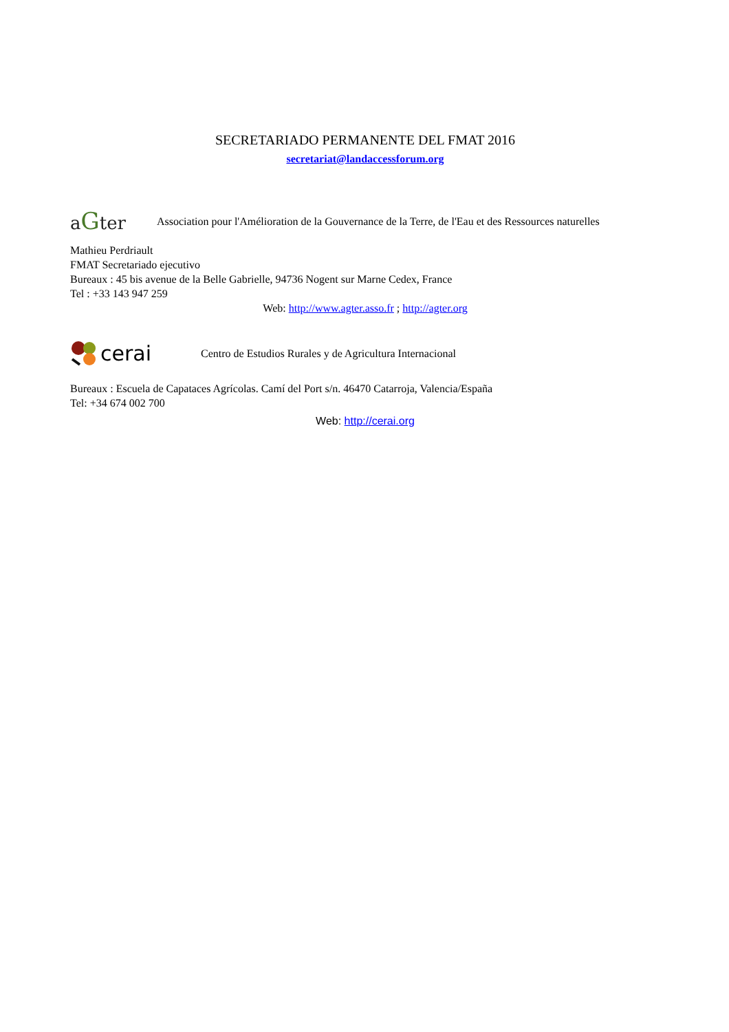SECRETARIADO PERMANENTE DEL FMAT 2016
secretariat@landaccessforum.org
aGter
Association pour l'Amélioration de la Gouvernance de la Terre, de l'Eau et des Ressources naturelles
Mathieu Perdriault
FMAT Secretariado ejecutivo
Bureaux : 45 bis avenue de la Belle Gabrielle, 94736 Nogent sur Marne Cedex, France
Tel : +33 143 947 259
Web: http://www.agter.asso.fr ; http://agter.org
cerai
Centro de Estudios Rurales y de Agricultura Internacional
Bureaux : Escuela de Capataces Agrícolas. Camí del Port s/n. 46470 Catarroja, Valencia/España
Tel: +34 674 002 700
Web: http://cerai.org